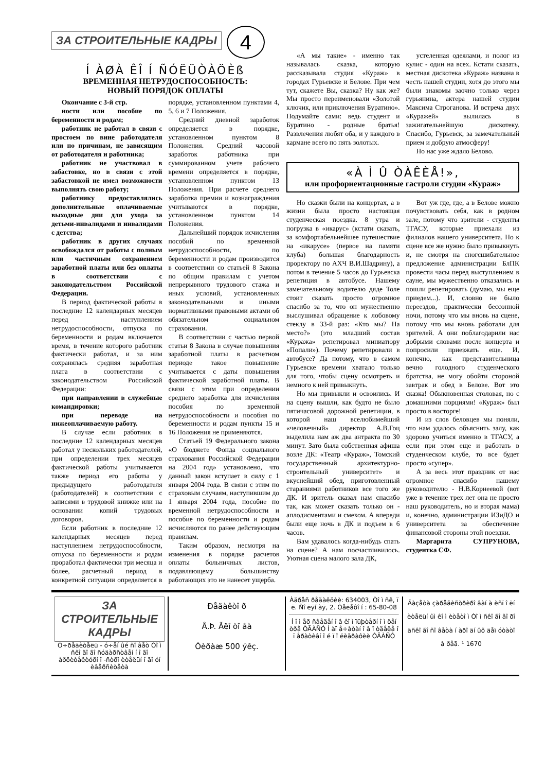ЗА СТРОИТЕЛЬНЫЕ КАДРЫ 4
Í ÀØÀ ÊÎ Í ÑÓËÜÒÀÖÈß
ВРЕМЕННАЯ НЕТРУДОСПОСОБНОСТЬ:
НОВЫЙ ПОРЯДОК ОПЛАТЫ
Окончание с 3-й стр.
ности или пособие по беременности и родам;
работник не работал в связи с простоем по вине работодателя или по причинам, не зависящим от работодателя и работника;
работник не участвовал в забастовке, но в связи с этой забастовкой не имел возможности выполнять свою работу;
работнику предоставлялись дополнительные оплачиваемые выходные дни для ухода за детьми-инвалидами и инвалидами с детства;
работник в других случаях освобождался от работы с полным или частичным сохранением заработной платы или без оплаты в соответствии с законодательством Российской Федерации.
В период фактической работы в последние 12 календарных месяцев перед наступлением нетрудоспособности, отпуска по беременности и родам включается время, в течение которого работник фактически работал, и за ним сохранялась средняя заработная плата в соответствии с законодательством Российской Федерации:
при направлении в служебные командировки;
при переводе на нижеоплачиваемую работу.
В случае если работник в последние 12 календарных месяцев работал у нескольких работодателей, при определении трех месяцев фактической работы учитывается также период его работы у предыдущего работодателя (работодателей) в соответствии с записями в трудовой книжке или на основании копий трудовых договоров.
Если работник в последние 12 календарных месяцев перед наступлением нетрудоспособности, отпуска по беременности и родам проработал фактически три месяца и более, расчетный период в конкретной ситуации определяется в порядке, установленном пунктами 4, 5, 6 и 7 Положения.
Средний дневной заработок определяется в порядке, установленном пунктом 8 Положения. Средний часовой заработок работника при суммированном учете рабочего времени определяется в порядке, установленном пунктом 13 Положения. При расчете среднего заработка премии и вознаграждения учитываются в порядке, установленном пунктом 14 Положения.
Дальнейший порядок исчисления пособий по временной нетрудоспособности, по беременности и родам производится в соответствии со статьей 8 Закона по общим правилам с учетом непрерывного трудового стажа и иных условий, установленных законодательными и иными нормативными правовыми актами об обязательном социальном страховании.
В соответствии с частью первой статьи 8 Закона в случае повышения заработной платы в расчетном периоде такое повышение учитывается с даты повышения фактической заработной платы. В связи с этим при определении среднего заработка для исчисления пособия по временной нетрудоспособности и пособия по беременности и родам пункты 15 и 16 Положения не применяются.
Статьей 19 Федерального закона «О бюджете Фонда социального страхования Российской Федерации на 2004 год» установлено, что данный закон вступает в силу с 1 января 2004 года. В связи с этим по страховым случаям, наступившим до 1 января 2004 года, пособие по временной нетрудоспособности и пособие по беременности и родам исчисляются по ранее действующим правилам.
Таким образом, несмотря на изменения в порядке расчетов оплаты больничных листов, подавляющему большинству работающих это не нанесет ущерба.
«А мы такие» - именно так называлась сказка, которую рассказывала студия «Кураж» в городах Гурьевске и Белове. При чем тут, скажете Вы, сказка? Ну как же? Мы просто переименовали «Золотой ключик, или приключения Буратино». Подумайте сами: ведь студент и Буратино - родные братья! Развлечения любят оба, и у каждого в кармане всего по пять золотых.
устеленная одеялами, и полог из кулис - один на всех. Кстати сказать, местная дискотека «Кураж» названа в честь нашей студии, хотя до этого мы были знакомы заочно только через гурьянина, актера нашей студии Максима Строганова. И встреча двух «Куражей» вылилась в зажигательнейшую дискотеку. Спасибо, Гурьевск, за замечательный прием и добрую атмосферу!
Но нас уже ждало Белово.
«À Ì Û ÒÀÊÈÅ!»,
или профориентационные гастроли студии «Кураж»
Но сказки были на концертах, а в жизни была просто настоящая студенческая поездка. 8 утра и погрузка в «икарус» (кстати сказать, за комфортабельнейшее путешествие на «икарусе» (первое на памяти клуба) большая благодарность проректору по АХЧ В.И.Шадрину), а потом в течение 5 часов до Гурьевска репетиция в автобусе. Нашему замечательному водителю дяде Толе стоит сказать просто огромное спасибо за то, что он мужественно выслушивал обращение к лобовому стеклу в 33-й раз: «Кто мы? На место?» (это младший состав «Куража» репетировал миниатюру «Попали»). Почему репетировали в автобусе? Да потому, что в самом Гурьевске времени хватало только для того, чтобы сцену осмотреть и немного к ней привыкнуть.
Но мы привыкли и освоились. И на сцену вышли, как будто не было пятичасовой дорожной репетиции, в которой наш вселюбимейший «человечный» директор А.В.Гоц выделила нам аж два антракта по 30 минут. Зато была собственная афиша возле ДК: «Театр «Кураж», Томский государственный архитектурно-строительный университет» и вкуснейший обед, приготовленный стараниями работников все того же ДК. И зритель сказал нам спасибо так, как может сказать только он - аплодисментами и смехом. А впереди были еще ночь в ДК и подъем в 6 часов.
Вам удавалось когда-нибудь спать на сцене? А нам посчастливилось. Уютная сцена малого зала ДК,
Вот уж где, где, а в Белове можно почувствовать себя, как в родном зале, потому что зрители - студенты ТГАСУ, которые приехали из филиалов нашего университета. Но к сцене все же нужно было привыкнуть и, не смотря на сногсшибательное предложение администрации БлПК провести часы перед выступлением в сауне, мы мужественно отказались и пошли репетировать (думаю, мы еще приедем...). И, словно не было переездов, практически бессонной ночи, потому что мы вновь на сцене, потому что мы вновь работали для зрителей. А они поблагодарили нас добрыми словами после концерта и попросили приезжать еще. И, конечно, как представительница вечно голодного студенческого братства, не могу обойти стороной завтрак и обед в Белове. Вот это сказка! Обыкновенная столовая, но с домашними порциями! «Кураж» был просто в восторге!
И из слов беловцев мы поняли, что нам удалось объяснить залу, как здорово учиться именно в ТГАСУ, а если при этом еще и работать в студенческом клубе, то все будет просто «супер».
А за весь этот праздник от нас огромное спасибо нашему руководителю - Н.В.Корнеевой (вот уже в течение трех лет она не просто наш руководитель, но и вторая мама) и, конечно, администрации ИЗиДО и университета за обеспечение финансовой стороны этой поездки.
Маргарита СУПРУНОВА, студентка СФ.
ЗА СТРОИТЕЛЬНЫЕ КАДРЫ
Ó÷ðåäèòåëü - ó÷åí ûé ñî âåò Òî ì ñêî ãî ãî ñóäàðñòâåí í î ãî àðõèòåêòóðí î -ñòðî èòåëüí î ãî óí èâåðñèòåòà
Ðåäàêòî ð
Å.Þ. Ãëî òî âà
Òèðàæ 500 ýêç.
Àäðåñ ðåäàêöèè: 634003, Òî ì ñê, ï ë. Ñî ëÿí àÿ, 2. Òåëåôî í : 65-80-08
Í î ì åð ñâåäåí î â êî ì ïüþòåðí î ì öåí òðå ÒÃÀÑÓ Í àï å÷àòàí î â î òäåëå î ï åðàòèâí î é ï î ëèãðàôèè ÒÃÀÑÓ
Ãàçåòà çàðåãèñòðèðî âàí à èñï î ëí èòåëüí ûì êî ì èòåòî ì Òî ì ñêî ãî ãî ðî äñêî ãî ñî âåòà í àðî äí ûõ äåï óòàòî â ðåã. ¹ 1670